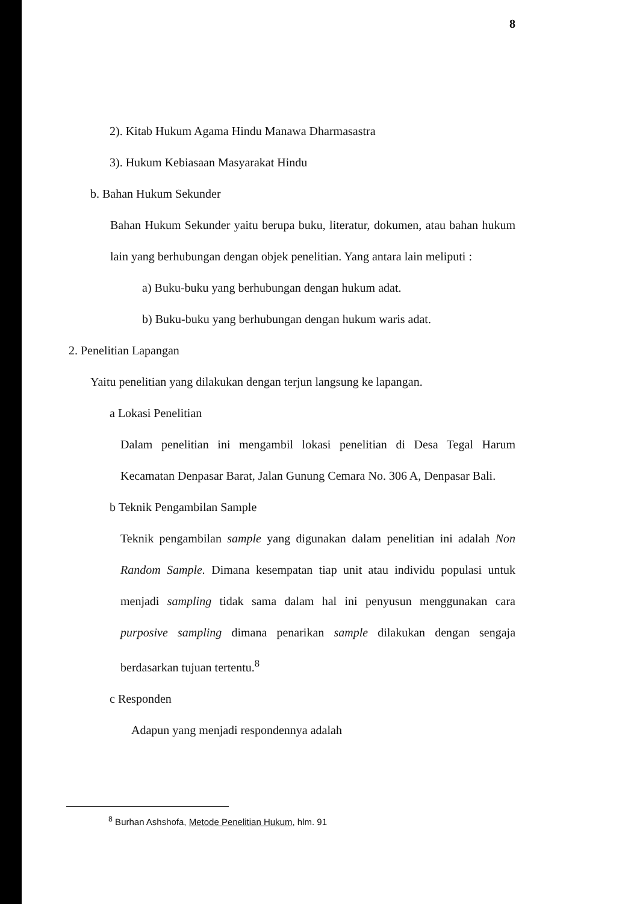8
2). Kitab Hukum Agama Hindu Manawa Dharmasastra
3). Hukum Kebiasaan Masyarakat Hindu
b. Bahan Hukum Sekunder
Bahan Hukum Sekunder yaitu berupa buku, literatur, dokumen, atau bahan hukum lain yang berhubungan dengan objek penelitian. Yang antara lain meliputi :
a) Buku-buku yang berhubungan dengan hukum adat.
b) Buku-buku yang berhubungan dengan hukum waris adat.
2. Penelitian Lapangan
Yaitu penelitian yang dilakukan dengan terjun langsung ke lapangan.
a Lokasi Penelitian
Dalam penelitian ini mengambil lokasi penelitian di Desa Tegal Harum Kecamatan Denpasar Barat, Jalan Gunung Cemara No. 306 A, Denpasar Bali.
b Teknik Pengambilan Sample
Teknik pengambilan sample yang digunakan dalam penelitian ini adalah Non Random Sample. Dimana kesempatan tiap unit atau individu populasi untuk menjadi sampling tidak sama dalam hal ini penyusun menggunakan cara purposive sampling dimana penarikan sample dilakukan dengan sengaja berdasarkan tujuan tertentu.<sup>8</sup>
c Responden
Adapun yang menjadi respondennya adalah
<sup>8</sup> Burhan Ashshofa, Metode Penelitian Hukum, hlm. 91